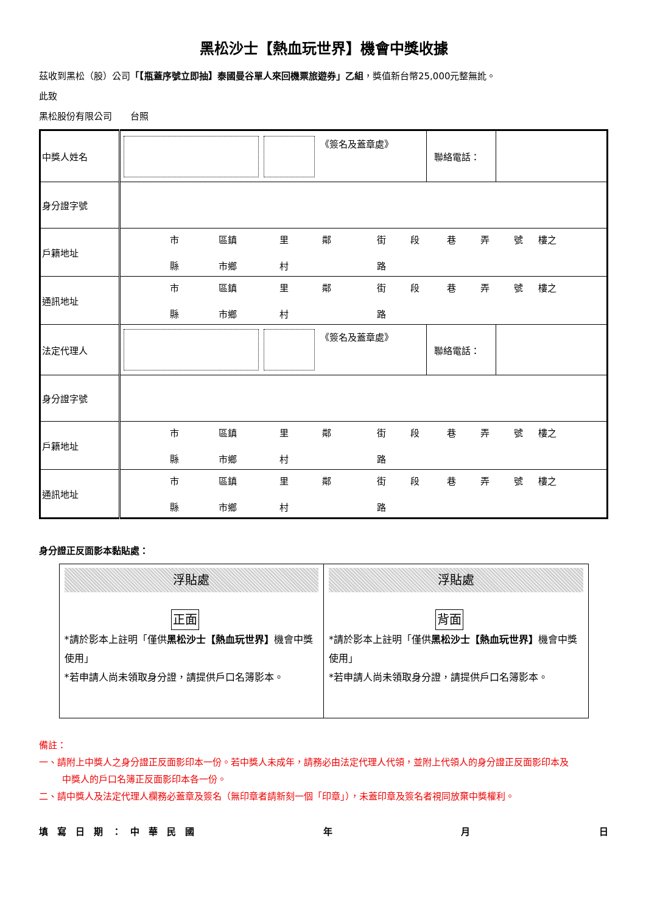黑松沙士【熱血玩世界】機會中獎收據
茲收到黑松（股）公司「【瓶蓋序號立即抽】泰國曼谷單人來回機票旅遊券」乙組，獎值新台幣25,000元整無訛。
此致
黑松股份有限公司　　台照
| 中獎人姓名 | 《簽名及蓋章處》 | 聯絡電話： | |
| 身分證字號 | | | |
| 戶籍地址 | 市 區鎮 里 鄰 街 段 巷 弄 號 樓之 縣 市鄉 村 路 | | |
| 通訊地址 | 市 區鎮 里 鄰 街 段 巷 弄 號 樓之 縣 市鄉 村 路 | | |
| 法定代理人 | 《簽名及蓋章處》 | 聯絡電話： | |
| 身分證字號 | | | |
| 戶籍地址 | 市 區鎮 里 鄰 街 段 巷 弄 號 樓之 縣 市鄉 村 路 | | |
| 通訊地址 | 市 區鎮 里 鄰 街 段 巷 弄 號 樓之 縣 市鄉 村 路 | | |
身分證正反面影本黏貼處：
| 浮貼處 正面 *請於影本上註明「僅供 黑松沙士【熱血玩世界】 機會中獎使用」 *若申請人尚未領取身分證，請提供戶口名簿影本。 | 浮貼處 背面 *請於影本上註明「僅供 黑松沙士【熱血玩世界】 機會中獎使用」 *若申請人尚未領取身分證，請提供戶口名簿影本。 |
備註：
一、請附上中獎人之身分證正反面影印本一份。若中獎人未成年，請務必由法定代理人代領，並附上代領人的身分證正反面影印本及
中獎人的戶口名簿正反面影印本各一份。
二、請中獎人及法定代理人欄務必蓋章及簽名（無印章者請新刻一個「印章」），未蓋印章及簽名者視同放棄中獎權利。
填　寫　日　期　：　中　華　民　國 年 月 日